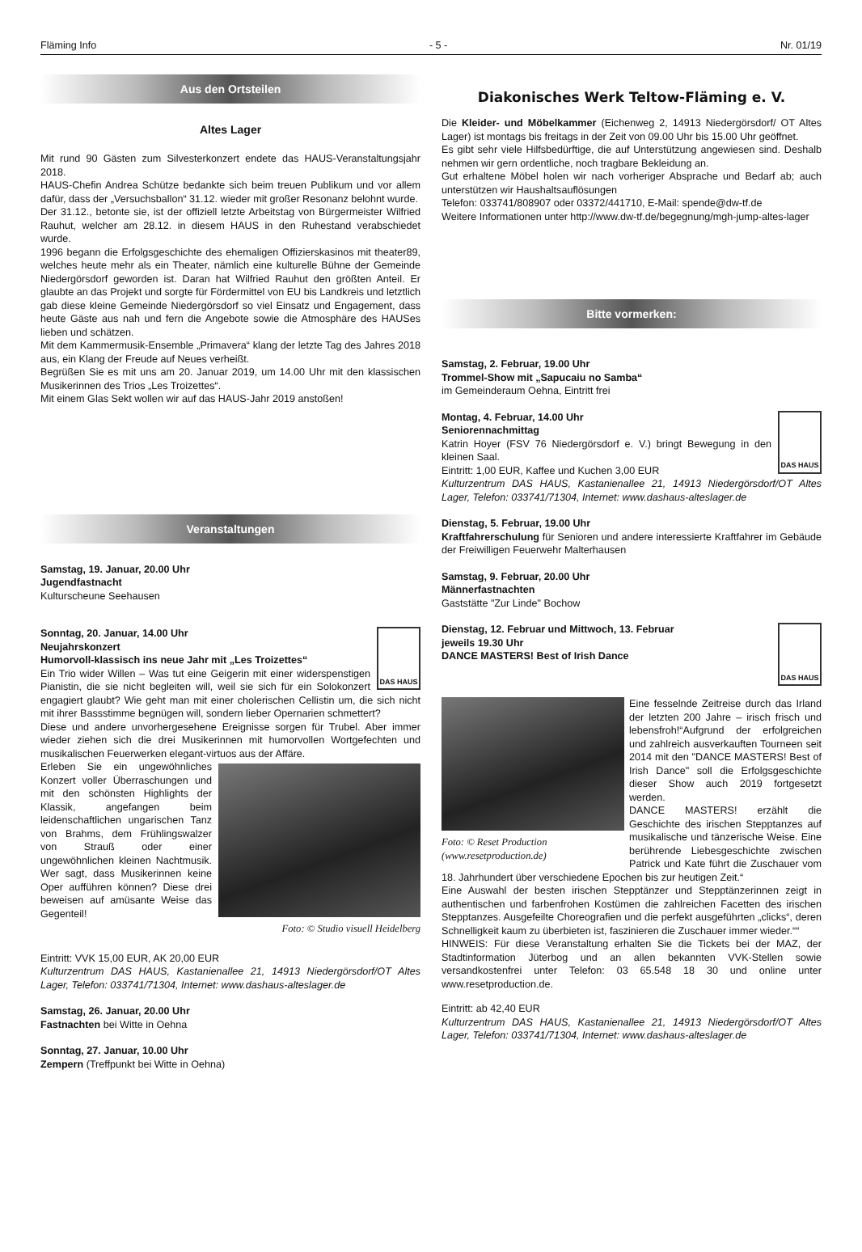Fläming Info - 5 - Nr. 01/19
Aus den Ortsteilen
Altes Lager
Mit rund 90 Gästen zum Silvesterkonzert endete das HAUS-Veranstaltungsjahr 2018.
HAUS-Chefin Andrea Schütze bedankte sich beim treuen Publikum und vor allem dafür, dass der „Versuchsballon“ 31.12. wieder mit großer Resonanz belohnt wurde.
Der 31.12., betonte sie, ist der offiziell letzte Arbeitstag von Bürgermeister Wilfried Rauhut, welcher am 28.12. in diesem HAUS in den Ruhestand verabschiedet wurde.
1996 begann die Erfolgsgeschichte des ehemaligen Offizierskasinos mit theater89, welches heute mehr als ein Theater, nämlich eine kulturelle Bühne der Gemeinde Niedergörsdorf geworden ist. Daran hat Wilfried Rauhut den größten Anteil. Er glaubte an das Projekt und sorgte für Fördermittel von EU bis Landkreis und letztlich gab diese kleine Gemeinde Niedergörsdorf so viel Einsatz und Engagement, dass heute Gäste aus nah und fern die Angebote sowie die Atmosphäre des HAUSes lieben und schätzen.
Mit dem Kammermusik-Ensemble „Primavera“ klang der letzte Tag des Jahres 2018 aus, ein Klang der Freude auf Neues verheißt.
Begrüßen Sie es mit uns am 20. Januar 2019, um 14.00 Uhr mit den klassischen Musikerinnen des Trios „Les Troizettes“.
Mit einem Glas Sekt wollen wir auf das HAUS-Jahr 2019 anstoßen!
Veranstaltungen
Samstag, 19. Januar, 20.00 Uhr
Jugendfastnacht
Kulturscheune Seehausen
DAS HAUS
Sonntag, 20. Januar, 14.00 Uhr
Neujahrskonzert
Humorvoll-klassisch ins neue Jahr mit „Les Troizettes“
Ein Trio wider Willen – Was tut eine Geigerin mit einer widerspenstigen Pianistin, die sie nicht begleiten will, weil sie sich für ein Solokonzert engagiert glaubt? Wie geht man mit einer cholerischen Cellistin um, die sich nicht mit ihrer Bassstimme begnügen will, sondern lieber Opernarien schmettert?
Diese und andere unvorhergesehene Ereignisse sorgen für Trubel. Aber immer wieder ziehen sich die drei Musikerinnen mit humorvollen Wortgefechten und musikalischen Feuerwerken elegant-virtuos aus der Affäre.
Foto: © Studio visuell Heidelberg
Erleben Sie ein ungewöhnliches Konzert voller Überraschungen und mit den schönsten Highlights der Klassik, angefangen beim leidenschaftlichen ungarischen Tanz von Brahms, dem Frühlingswalzer von Strauß oder einer ungewöhnlichen kleinen Nachtmusik. Wer sagt, dass Musikerinnen keine Oper aufführen können? Diese drei beweisen auf amüsante Weise das Gegenteil!
Eintritt: VVK 15,00 EUR, AK 20,00 EUR
Kulturzentrum DAS HAUS, Kastanienallee 21, 14913 Niedergörsdorf/OT Altes Lager, Telefon: 033741/71304, Internet: www.dashaus-alteslager.de
Samstag, 26. Januar, 20.00 Uhr
Fastnachten bei Witte in Oehna
Sonntag, 27. Januar, 10.00 Uhr
Zempern (Treffpunkt bei Witte in Oehna)
Diakonisches Werk Teltow-Fläming e. V.
Die Kleider- und Möbelkammer (Eichenweg 2, 14913 Niedergörsdorf/ OT Altes Lager) ist montags bis freitags in der Zeit von 09.00 Uhr bis 15.00 Uhr geöffnet.
Es gibt sehr viele Hilfsbedürftige, die auf Unterstützung angewiesen sind. Deshalb nehmen wir gern ordentliche, noch tragbare Bekleidung an.
Gut erhaltene Möbel holen wir nach vorheriger Absprache und Bedarf ab; auch unterstützen wir Haushaltsauflösungen
Telefon: 033741/808907 oder 03372/441710, E-Mail: spende@dw-tf.de
Weitere Informationen unter http://www.dw-tf.de/begegnung/mgh-jump-altes-lager
Bitte vormerken:
Samstag, 2. Februar, 19.00 Uhr
Trommel-Show mit „Sapucaiu no Samba“
im Gemeinderaum Oehna, Eintritt frei
DAS HAUS
Montag, 4. Februar, 14.00 Uhr
Seniorennachmittag
Katrin Hoyer (FSV 76 Niedergörsdorf e. V.) bringt Bewegung in den kleinen Saal.
Eintritt: 1,00 EUR, Kaffee und Kuchen 3,00 EUR
Kulturzentrum DAS HAUS, Kastanienallee 21, 14913 Niedergörsdorf/OT Altes Lager, Telefon: 033741/71304, Internet: www.dashaus-alteslager.de
Dienstag, 5. Februar, 19.00 Uhr
Kraftfahrerschulung für Senioren und andere interessierte Kraftfahrer im Gebäude der Freiwilligen Feuerwehr Malterhausen
Samstag, 9. Februar, 20.00 Uhr
Männerfastnachten
Gaststätte "Zur Linde" Bochow
DAS HAUS
Dienstag, 12. Februar und Mittwoch, 13. Februar
jeweils 19.30 Uhr
DANCE MASTERS! Best of Irish Dance
Foto: © Reset Production
(www.resetproduction.de)
Eine fesselnde Zeitreise durch das Irland der letzten 200 Jahre – irisch frisch und lebensfroh!“Aufgrund der erfolgreichen und zahlreich ausverkauften Tourneen seit 2014 mit den "DANCE MASTERS! Best of Irish Dance" soll die Erfolgsgeschichte dieser Show auch 2019 fortgesetzt werden.
DANCE MASTERS! erzählt die Geschichte des irischen Stepptanzes auf musikalische und tänzerische Weise. Eine berührende Liebesgeschichte zwischen Patrick und Kate führt die Zuschauer vom 18. Jahrhundert über verschiedene Epochen bis zur heutigen Zeit.“
Eine Auswahl der besten irischen Stepptänzer und Stepptänzerinnen zeigt in authentischen und farbenfrohen Kostümen die zahlreichen Facetten des irischen Stepptanzes. Ausgefeilte Choreografien und die perfekt ausgeführten „clicks“, deren Schnelligkeit kaum zu überbieten ist, faszinieren die Zuschauer immer wieder.““
HINWEIS: Für diese Veranstaltung erhalten Sie die Tickets bei der MAZ, der Stadtinformation Jüterbog und an allen bekannten VVK-Stellen sowie versandkostenfrei unter Telefon: 03 65.548 18 30 und online unter www.resetproduction.de.
Eintritt: ab 42,40 EUR
Kulturzentrum DAS HAUS, Kastanienallee 21, 14913 Niedergörsdorf/OT Altes Lager, Telefon: 033741/71304, Internet: www.dashaus-alteslager.de